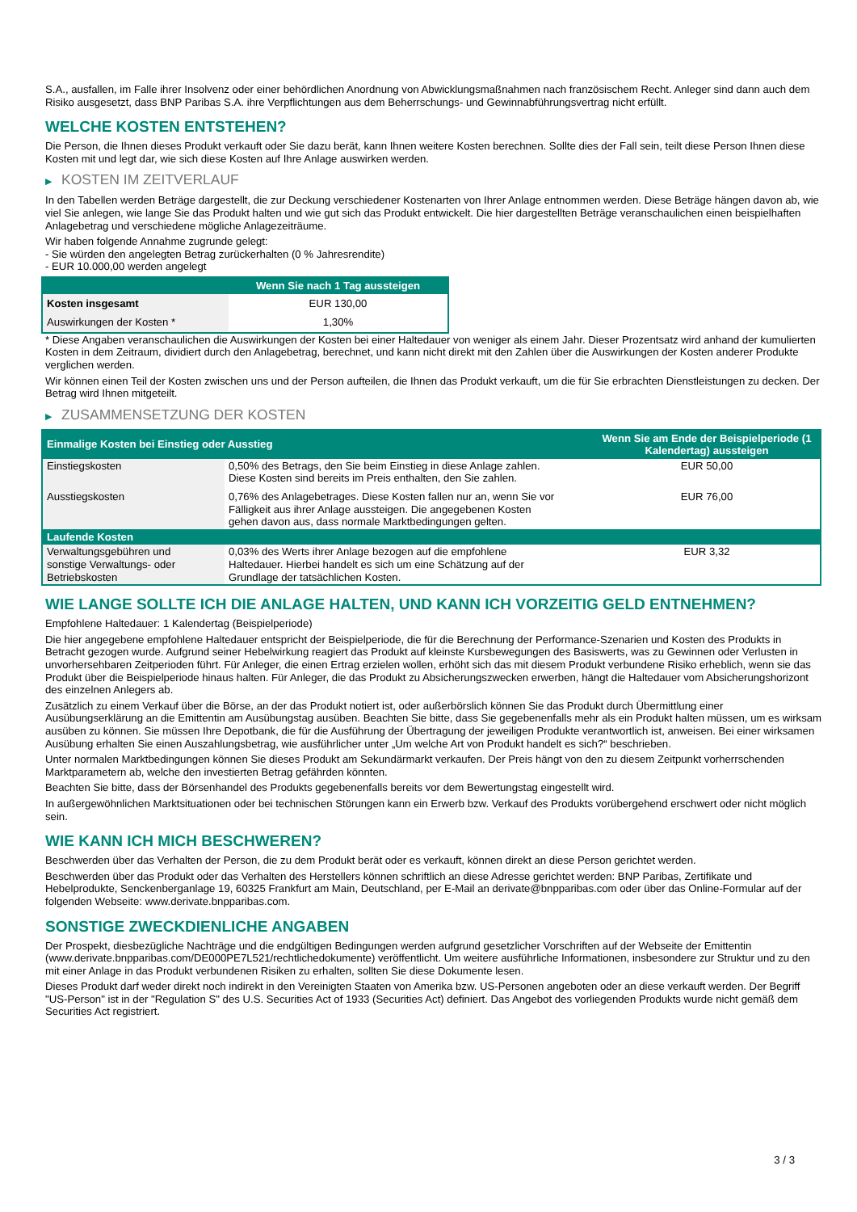S.A., ausfallen, im Falle ihrer Insolvenz oder einer behördlichen Anordnung von Abwicklungsmaßnahmen nach französischem Recht. Anleger sind dann auch dem Risiko ausgesetzt, dass BNP Paribas S.A. ihre Verpflichtungen aus dem Beherrschungs- und Gewinnabführungsvertrag nicht erfüllt.
WELCHE KOSTEN ENTSTEHEN?
Die Person, die Ihnen dieses Produkt verkauft oder Sie dazu berät, kann Ihnen weitere Kosten berechnen. Sollte dies der Fall sein, teilt diese Person Ihnen diese Kosten mit und legt dar, wie sich diese Kosten auf Ihre Anlage auswirken werden.
▶ KOSTEN IM ZEITVERLAUF
In den Tabellen werden Beträge dargestellt, die zur Deckung verschiedener Kostenarten von Ihrer Anlage entnommen werden. Diese Beträge hängen davon ab, wie viel Sie anlegen, wie lange Sie das Produkt halten und wie gut sich das Produkt entwickelt. Die hier dargestellten Beträge veranschaulichen einen beispielhaften Anlagebetrag und verschiedene mögliche Anlagezeiträume.
Wir haben folgende Annahme zugrunde gelegt:
- Sie würden den angelegten Betrag zurückerhalten (0 % Jahresrendite)
- EUR 10.000,00 werden angelegt
| | Wenn Sie nach 1 Tag aussteigen |
| --- | --- |
| Kosten insgesamt | EUR 130,00 |
| Auswirkungen der Kosten * | 1,30% |
* Diese Angaben veranschaulichen die Auswirkungen der Kosten bei einer Haltedauer von weniger als einem Jahr. Dieser Prozentsatz wird anhand der kumulierten Kosten in dem Zeitraum, dividiert durch den Anlagebetrag, berechnet, und kann nicht direkt mit den Zahlen über die Auswirkungen der Kosten anderer Produkte verglichen werden.
Wir können einen Teil der Kosten zwischen uns und der Person aufteilen, die Ihnen das Produkt verkauft, um die für Sie erbrachten Dienstleistungen zu decken. Der Betrag wird Ihnen mitgeteilt.
▶ ZUSAMMENSETZUNG DER KOSTEN
| Einmalige Kosten bei Einstieg oder Ausstieg | | Wenn Sie am Ende der Beispielperiode (1 Kalendertag) aussteigen |
| --- | --- | --- |
| Einstiegskosten | 0,50% des Betrags, den Sie beim Einstieg in diese Anlage zahlen. Diese Kosten sind bereits im Preis enthalten, den Sie zahlen. | EUR 50,00 |
| Ausstiegskosten | 0,76% des Anlagebetrages. Diese Kosten fallen nur an, wenn Sie vor Fälligkeit aus ihrer Anlage aussteigen. Die angegebenen Kosten gehen davon aus, dass normale Marktbedingungen gelten. | EUR 76,00 |
| Laufende Kosten | | |
| Verwaltungsgebühren und sonstige Verwaltungs- oder Betriebskosten | 0,03% des Werts ihrer Anlage bezogen auf die empfohlene Haltedauer. Hierbei handelt es sich um eine Schätzung auf der Grundlage der tatsächlichen Kosten. | EUR 3,32 |
WIE LANGE SOLLTE ICH DIE ANLAGE HALTEN, UND KANN ICH VORZEITIG GELD ENTNEHMEN?
Empfohlene Haltedauer: 1 Kalendertag (Beispielperiode)
Die hier angegebene empfohlene Haltedauer entspricht der Beispielperiode, die für die Berechnung der Performance-Szenarien und Kosten des Produkts in Betracht gezogen wurde. Aufgrund seiner Hebelwirkung reagiert das Produkt auf kleinste Kursbewegungen des Basiswerts, was zu Gewinnen oder Verlusten in unvorhersehbaren Zeitperioden führt. Für Anleger, die einen Ertrag erzielen wollen, erhöht sich das mit diesem Produkt verbundene Risiko erheblich, wenn sie das Produkt über die Beispielperiode hinaus halten. Für Anleger, die das Produkt zu Absicherungszwecken erwerben, hängt die Haltedauer vom Absicherungshorizont des einzelnen Anlegers ab.
Zusätzlich zu einem Verkauf über die Börse, an der das Produkt notiert ist, oder außerbörslich können Sie das Produkt durch Übermittlung einer Ausübungserklärung an die Emittentin am Ausübungstag ausüben. Beachten Sie bitte, dass Sie gegebenenfalls mehr als ein Produkt halten müssen, um es wirksam ausüben zu können. Sie müssen Ihre Depotbank, die für die Ausführung der Übertragung der jeweiligen Produkte verantwortlich ist, anweisen. Bei einer wirksamen Ausübung erhalten Sie einen Auszahlungsbetrag, wie ausführlicher unter „Um welche Art von Produkt handelt es sich?“ beschrieben.
Unter normalen Marktbedingungen können Sie dieses Produkt am Sekundärmarkt verkaufen. Der Preis hängt von den zu diesem Zeitpunkt vorherrschenden Marktparametern ab, welche den investierten Betrag gefährden könnten.
Beachten Sie bitte, dass der Börsenhandel des Produkts gegebenenfalls bereits vor dem Bewertungstag eingestellt wird.
In außergewöhnlichen Marktsituationen oder bei technischen Störungen kann ein Erwerb bzw. Verkauf des Produkts vorübergehend erschwert oder nicht möglich sein.
WIE KANN ICH MICH BESCHWEREN?
Beschwerden über das Verhalten der Person, die zu dem Produkt berät oder es verkauft, können direkt an diese Person gerichtet werden.
Beschwerden über das Produkt oder das Verhalten des Herstellers können schriftlich an diese Adresse gerichtet werden: BNP Paribas, Zertifikate und Hebelprodukte, Senckenberganlage 19, 60325 Frankfurt am Main, Deutschland, per E-Mail an derivate@bnpparibas.com oder über das Online-Formular auf der folgenden Webseite: www.derivate.bnpparibas.com.
SONSTIGE ZWECKDIENLICHE ANGABEN
Der Prospekt, diesbezügliche Nachträge und die endgültigen Bedingungen werden aufgrund gesetzlicher Vorschriften auf der Webseite der Emittentin (www.derivate.bnpparibas.com/DE000PE7L521/rechtlichedokumente) veröffentlicht. Um weitere ausführliche Informationen, insbesondere zur Struktur und zu den mit einer Anlage in das Produkt verbundenen Risiken zu erhalten, sollten Sie diese Dokumente lesen.
Dieses Produkt darf weder direkt noch indirekt in den Vereinigten Staaten von Amerika bzw. US-Personen angeboten oder an diese verkauft werden. Der Begriff "US-Person" ist in der "Regulation S" des U.S. Securities Act of 1933 (Securities Act) definiert. Das Angebot des vorliegenden Produkts wurde nicht gemäß dem Securities Act registriert.
3 / 3